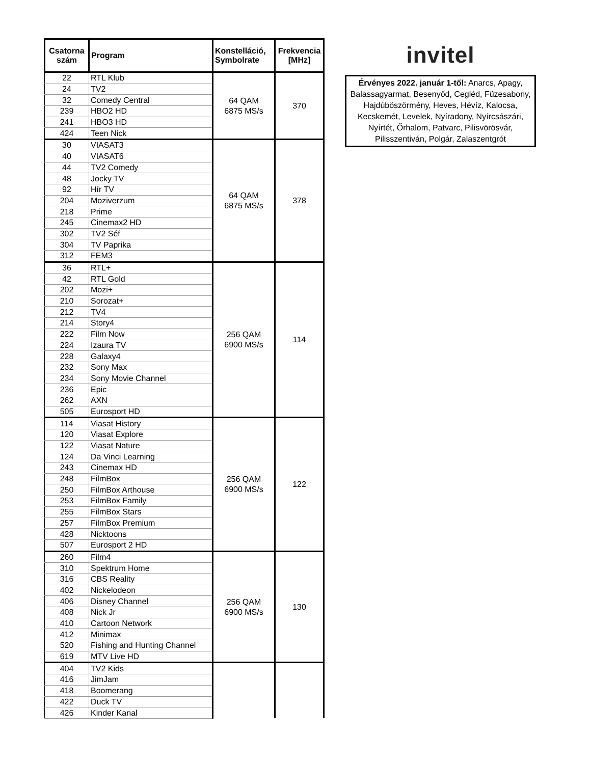| Csatorna szám | Program | Konstelláció, Symbolrate | Frekvencia [MHz] |
| --- | --- | --- | --- |
| 22 | RTL Klub | 64 QAM 6875 MS/s | 370 |
| 24 | TV2 | | |
| 32 | Comedy Central | | |
| 239 | HBO2 HD | | |
| 241 | HBO3 HD | | |
| 424 | Teen Nick | | |
| 30 | VIASAT3 | 64 QAM 6875 MS/s | 378 |
| 40 | VIASAT6 | | |
| 44 | TV2 Comedy | | |
| 48 | Jocky TV | | |
| 92 | Hír TV | | |
| 204 | Moziverzum | | |
| 218 | Prime | | |
| 245 | Cinemax2 HD | | |
| 302 | TV2 Séf | | |
| 304 | TV Paprika | | |
| 312 | FEM3 | | |
| 36 | RTL+ | 256 QAM 6900 MS/s | 114 |
| 42 | RTL Gold | | |
| 202 | Mozi+ | | |
| 210 | Sorozat+ | | |
| 212 | TV4 | | |
| 214 | Story4 | | |
| 222 | Film Now | | |
| 224 | Izaura TV | | |
| 228 | Galaxy4 | | |
| 232 | Sony Max | | |
| 234 | Sony Movie Channel | | |
| 236 | Epic | | |
| 262 | AXN | | |
| 505 | Eurosport HD | | |
| 114 | Viasat History | 256 QAM 6900 MS/s | 122 |
| 120 | Viasat Explore | | |
| 122 | Viasat Nature | | |
| 124 | Da Vinci Learning | | |
| 243 | Cinemax HD | | |
| 248 | FilmBox | | |
| 250 | FilmBox Arthouse | | |
| 253 | FilmBox Family | | |
| 255 | FilmBox Stars | | |
| 257 | FilmBox Premium | | |
| 428 | Nicktoons | | |
| 507 | Eurosport 2 HD | | |
| 260 | Film4 | 256 QAM 6900 MS/s | 130 |
| 310 | Spektrum Home | | |
| 316 | CBS Reality | | |
| 402 | Nickelodeon | | |
| 406 | Disney Channel | | |
| 408 | Nick Jr | | |
| 410 | Cartoon Network | | |
| 412 | Minimax | | |
| 520 | Fishing and Hunting Channel | | |
| 619 | MTV Live HD | | |
| 404 | TV2 Kids | | |
| 416 | JimJam | | |
| 418 | Boomerang | | |
| 422 | Duck TV | | |
| 426 | Kinder Kanal | | |
invitel
Érvényes 2022. január 1-től: Anarcs, Apagy, Balassagyarmat, Besenyőd, Cegléd, Füzesabony, Hajdúböszörmény, Heves, Hévíz, Kalocsa, Kecskemét, Levelek, Nyíradony, Nyírcsászári, Nyírtét, Őrhalom, Patvarc, Pilisvörösvár, Pilisszentiván, Polgár, Zalaszentgrót